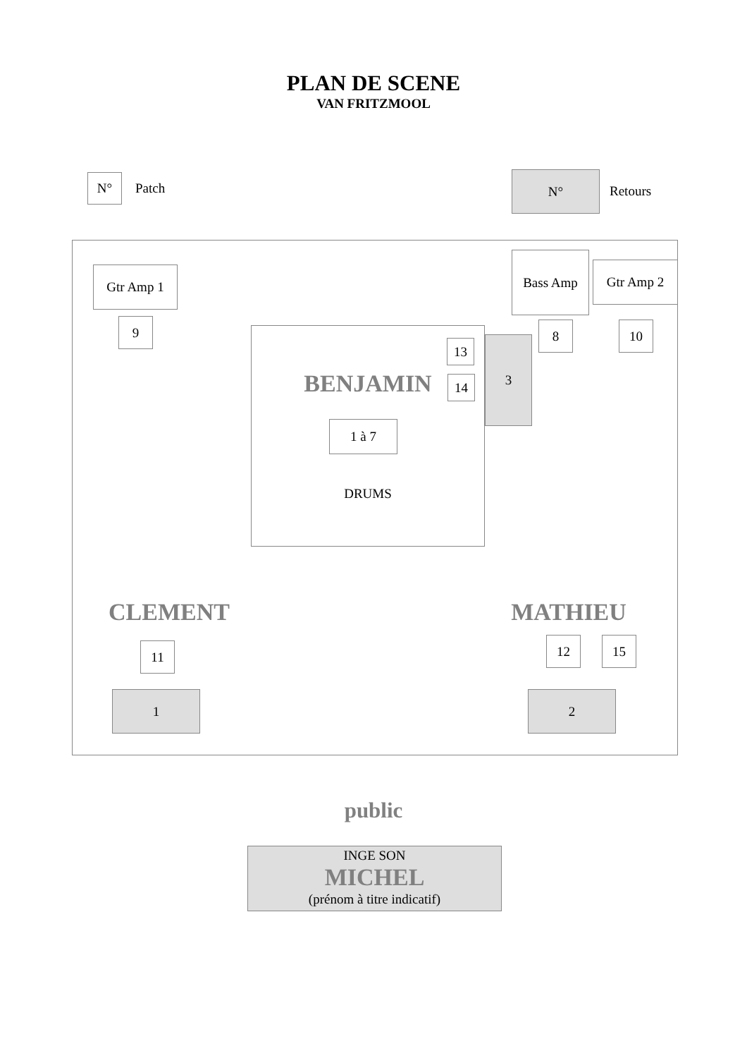PLAN DE SCENE
VAN FRITZMOOL
N°
Patch
N°
Retours
Gtr Amp 1
Bass Amp
Gtr Amp 2
9
8
10
13
BENJAMIN
14
3
1 à 7
DRUMS
CLEMENT
MATHIEU
11
12
15
1
2
public
INGE SON
MICHEL
(prénom à titre indicatif)